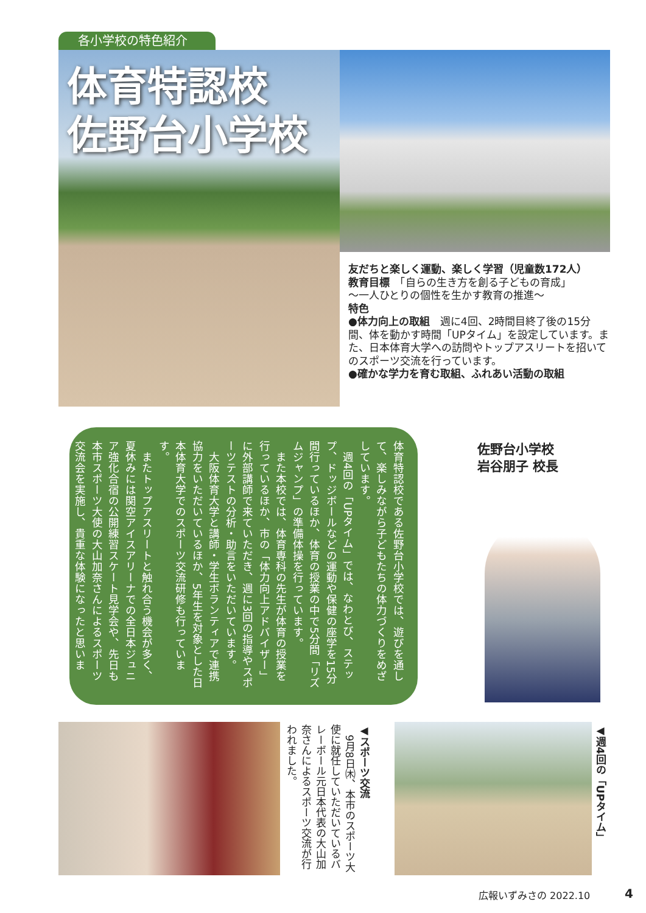各小学校の特色紹介
体育特認校
佐野台小学校
友だちと楽しく運動、楽しく学習（児童数172人）
教育目標　「自らの生き方を創る子どもの育成」
～一人ひとりの個性を生かす教育の推進～
特色
●体力向上の取組　週に4回、2時間目終了後の15分間、体を動かす時間「UPタイム」を設定しています。また、日本体育大学への訪問やトップアスリートを招いてのスポーツ交流を行っています。
●確かな学力を育む取組、ふれあい活動の取組
体育特認校である佐野台小学校では、遊びを通して、楽しみながら子どもたちの体力づくりをめざしています。
　週4回の「UPタイム」では、なわとび、ステップ、ドッジボールなどの運動や保健の座学を15分間行っているほか、体育の授業の中で5分間「リズムジャンプ」の準備体操を行っています。
　また本校では、体育専科の先生が体育の授業を行っているほか、市の「体力向上アドバイザー」に外部講師で来ていただき、週に3回の指導やスポーツテストの分析・助言をいただいています。
　大阪体育大学と講師・学生ボランティアで連携協力をいただいているほか、5年生を対象とした日本体育大学でのスポーツ交流研修も行っています。
　またトップアスリートと触れ合う機会が多く、夏休みには関空アイスアリーナでの全日本ジュニア強化合宿の公開練習スケート見学会や、先日も本市スポーツ大使の大山加奈さんによるスポーツ交流会を実施し、貴重な体験になったと思います。
佐野台小学校
岩谷朋子 校長
◀スポーツ交流
　9月8日㈭、本市のスポーツ大使に就任していただいているバレーボール元日本代表の大山加奈さんによるスポーツ交流が行われました。
◀週4回の「UPタイム」
広報いずみさの 2022.10 4